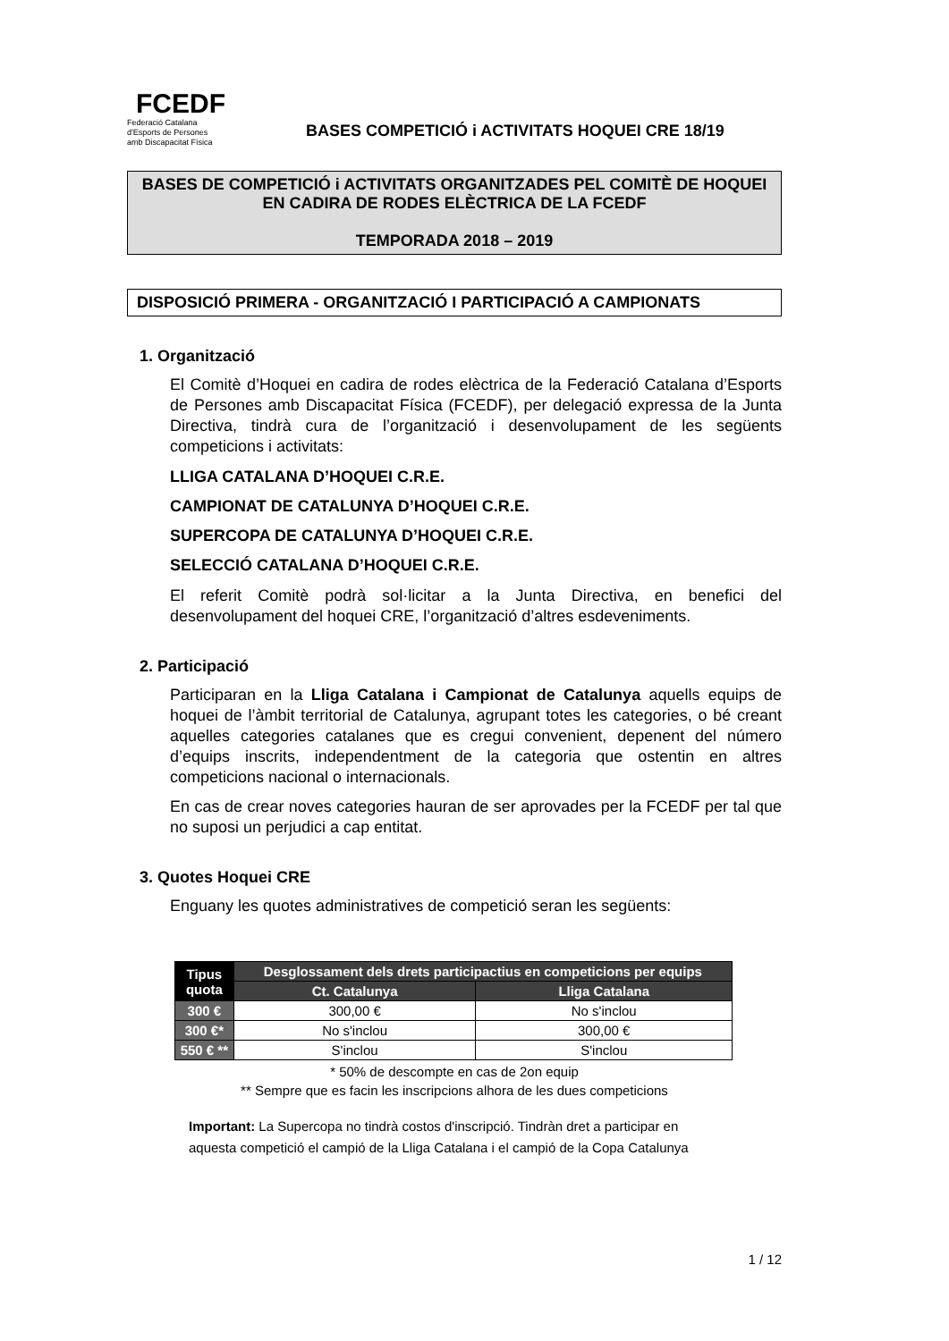FCEDF
Federació Catalana
d'Esports de Persones
amb Discapacitat Física
BASES COMPETICIÓ i ACTIVITATS HOQUEI CRE 18/19
BASES DE COMPETICIÓ i ACTIVITATS ORGANITZADES PEL COMITÈ DE HOQUEI EN CADIRA DE RODES ELÈCTRICA DE LA FCEDF
TEMPORADA 2018 – 2019
DISPOSICIÓ PRIMERA - ORGANITZACIÓ I PARTICIPACIÓ A CAMPIONATS
1. Organització
El Comitè d’Hoquei en cadira de rodes elèctrica de la Federació Catalana d’Esports de Persones amb Discapacitat Física (FCEDF), per delegació expressa de la Junta Directiva, tindrà cura de l’organització i desenvolupament de les següents competicions i activitats:
LLIGA CATALANA D’HOQUEI C.R.E.
CAMPIONAT DE CATALUNYA D’HOQUEI C.R.E.
SUPERCOPA DE CATALUNYA D’HOQUEI C.R.E.
SELECCIÓ CATALANA D’HOQUEI C.R.E.
El referit Comitè podrà sol·licitar a la Junta Directiva, en benefici del desenvolupament del hoquei CRE, l’organització d’altres esdeveniments.
2. Participació
Participaran en la Lliga Catalana i Campionat de Catalunya aquells equips de hoquei de l’àmbit territorial de Catalunya, agrupant totes les categories, o bé creant aquelles categories catalanes que es cregui convenient, depenent del número d’equips inscrits, independentment de la categoria que ostentin en altres competicions nacional o internacionals.
En cas de crear noves categories hauran de ser aprovades per la FCEDF per tal que no suposi un perjudici a cap entitat.
3. Quotes Hoquei CRE
Enguany les quotes administratives de competició seran les següents:
| Tipus quota | Desglossament dels drets participactius en competicions per equips | |
| --- | --- | --- |
| | Ct. Catalunya | Lliga Catalana |
| 300 € | 300,00 € | No s'inclou |
| 300 €* | No s'inclou | 300,00 € |
| 550 € ** | S'inclou | S'inclou |
* 50% de descompte en cas de 2on equip
** Sempre que es facin les inscripcions alhora de les dues competicions
Important: La Supercopa no tindrà costos d'inscripció. Tindràn dret a participar en aquesta competició el campió de la Lliga Catalana i el campió de la Copa Catalunya
1 / 12